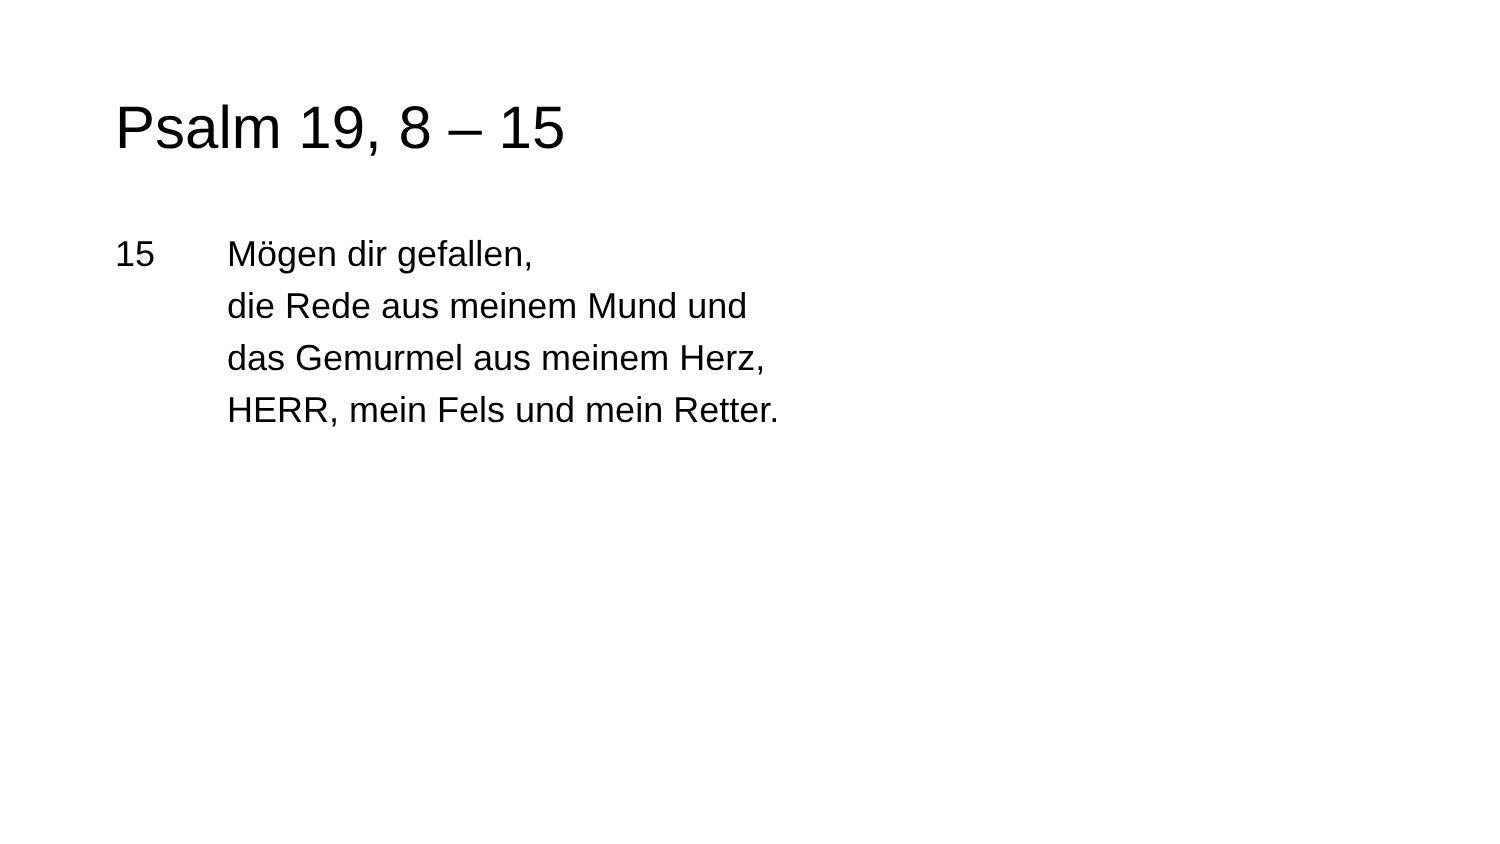Psalm 19, 8 – 15
15 Mögen dir gefallen,
die Rede aus meinem Mund und
das Gemurmel aus meinem Herz,
HERR, mein Fels und mein Retter.